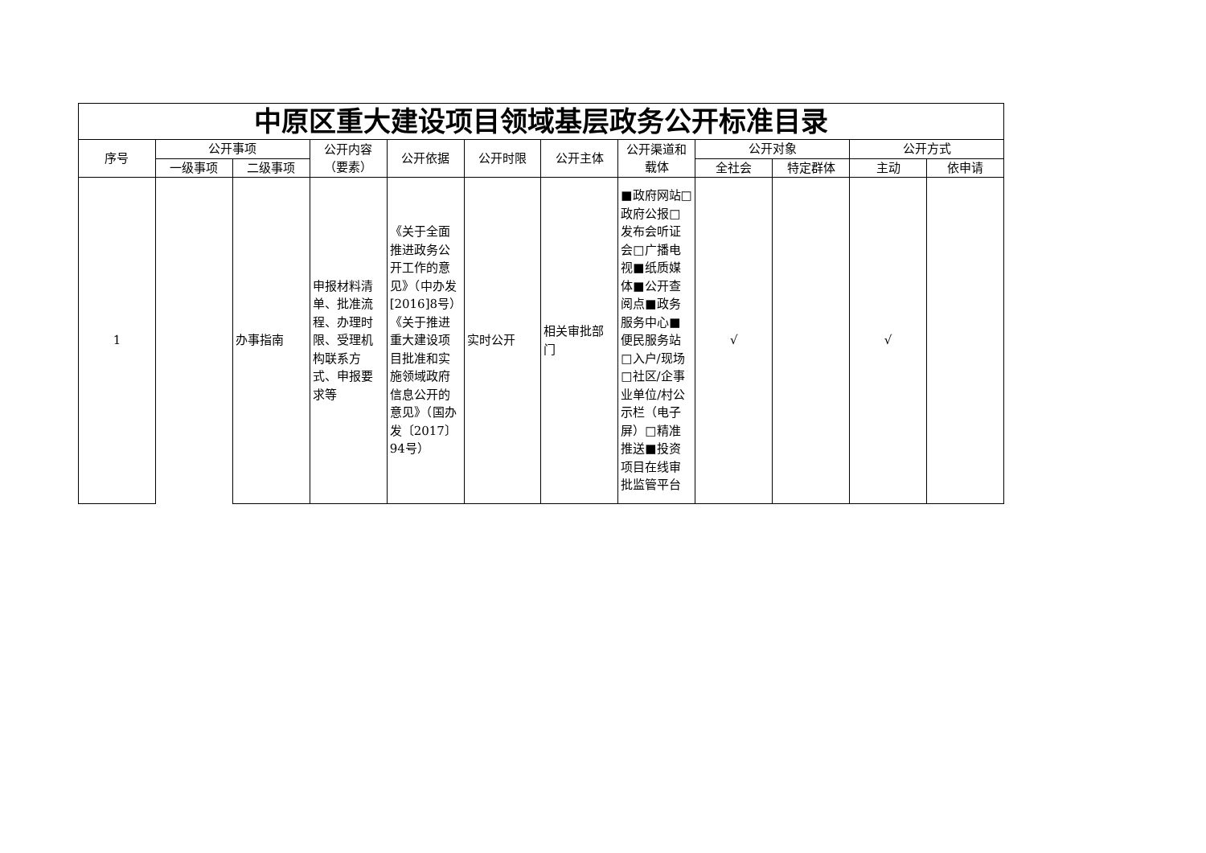| 中原区重大建设项目领域基层政务公开标准目录 | | | | | | | | | | | |
| --- | --- | --- | --- | --- | --- | --- | --- | --- | --- | --- | --- |
| 序号 | 公开事项 | | 公开内容（要素） | 公开依据 | 公开时限 | 公开主体 | 公开渠道和载体 | 公开对象 | | 公开方式 | |
| | 一级事项 | 二级事项 | | | | | | 全社会 | 特定群体 | 主动 | 依申请 |
| 1 | | 办事指南 | 申报材料清单、批准流程、办理时限、受理机构联系方式、申报要求等 | 《关于全面推进政务公开工作的意见》（中办发[2016]8号）《关于推进重大建设项目批准和实施领域政府信息公开的意见》（国办发〔2017〕94号） | 实时公开 | 相关审批部门 | ■政府网站□政府公报□发布会听证会□广播电视■纸质媒体■公开查阅点■政务服务中心■便民服务站□入户/现场□社区/企事业单位/村公示栏（电子屏）□精准推送■投资项目在线审批监管平台 | √ | | √ | |